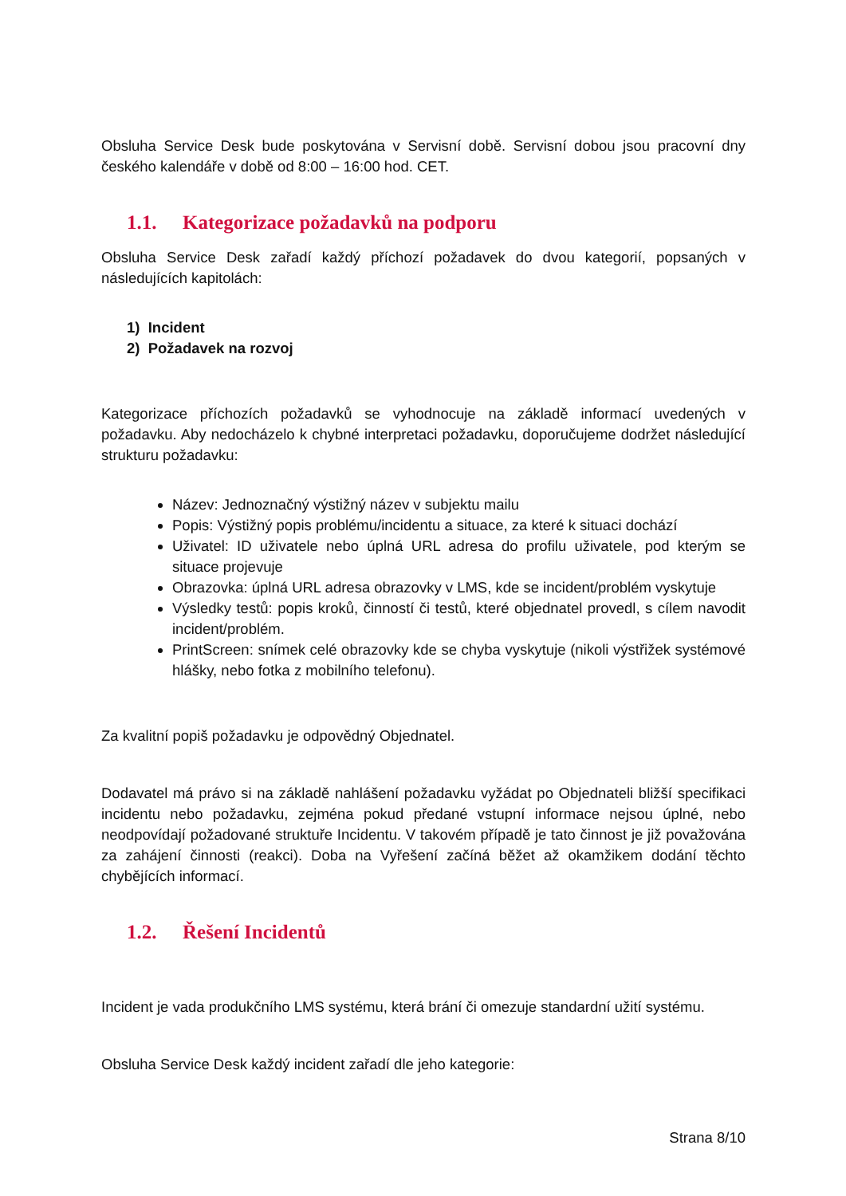Obsluha Service Desk bude poskytována v Servisní době. Servisní dobou jsou pracovní dny českého kalendáře v době od 8:00 – 16:00 hod. CET.
1.1. Kategorizace požadavků na podporu
Obsluha Service Desk zařadí každý příchozí požadavek do dvou kategorií, popsaných v následujících kapitolách:
1) Incident
2) Požadavek na rozvoj
Kategorizace příchozích požadavků se vyhodnocuje na základě informací uvedených v požadavku. Aby nedocházelo k chybné interpretaci požadavku, doporučujeme dodržet následující strukturu požadavku:
Název: Jednoznačný výstižný název v subjektu mailu
Popis: Výstižný popis problému/incidentu a situace, za které k situaci dochází
Uživatel: ID uživatele nebo úplná URL adresa do profilu uživatele, pod kterým se situace projevuje
Obrazovka: úplná URL adresa obrazovky v LMS, kde se incident/problém vyskytuje
Výsledky testů: popis kroků, činností či testů, které objednatel provedl, s cílem navodit incident/problém.
PrintScreen: snímek celé obrazovky kde se chyba vyskytuje (nikoli výstřižek systémové hlášky, nebo fotka z mobilního telefonu).
Za kvalitní popiš požadavku je odpovědný Objednatel.
Dodavatel má právo si na základě nahlášení požadavku vyžádat po Objednateli bližší specifikaci incidentu nebo požadavku, zejména pokud předané vstupní informace nejsou úplné, nebo neodpovídají požadované struktuře Incidentu. V takovém případě je tato činnost je již považována za zahájení činnosti (reakci). Doba na Vyřešení začíná běžet až okamžikem dodání těchto chybějících informací.
1.2. Řešení Incidentů
Incident je vada produkčního LMS systému, která brání či omezuje standardní užití systému.
Obsluha Service Desk každý incident zařadí dle jeho kategorie:
Strana 8/10